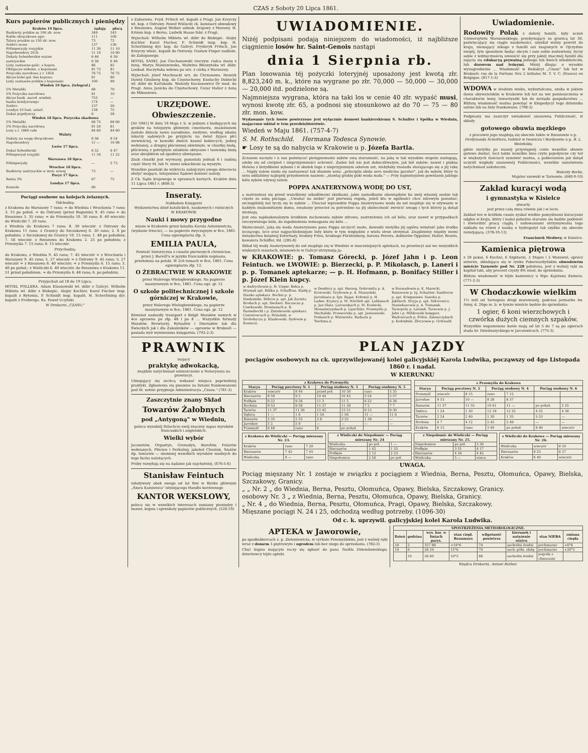4 CZAS z Soboty 20 Lipca 1861.
Kurs papierów publicznych i pieniędzy
| Kraków 19 lipca. | żądają | płacą |
| --- | --- | --- |
| Banknoty polskie za 100 złr. now. | 349 | 343 |
| Ruble obrączkowe agio | 111 | 109 |
| Talary pruskie za 150 złr. now. | 73 | 72 |
| Srebro nowe | 137 | 136 |
| Półimperyały rosyjskie | 11 30 | 11 10 |
| Napoleondory 20-fr. | 11 10 | 10 90 |
| Dukaty holenderskie ważne | 6 46 | 6 36 |
| austryackie | 6 56 | 6 46 |
| Listy zastawne galic. z kupon. | 86 | 85 |
| Obligacye indemn. z kuponami | 81 75 | 81 |
| Pożyczka narodowa z r. 1854 | 76 75 | 76 75 |
| Akcye kolei gal. bez kuponu | 81 | 80 |
| Listy zastawne polskie z kuponami | 100 | 99 |
| Wiedeń 19 lipca. (telegraf.) | | |
| 5% Metaliki | 68 | 70 |
| 5% Pożyczka narodowa | 81 | 10 |
| Akcye bank. narod. wiedeń. | 755 | — |
| banku kredytowego | 174 | — |
| Srebro | 137 | 50 |
| Londyn 10 funt. szterl. | 138 | 75 |
| Dukat pojedynczy | 6 | 58 |
| Wiedeń 18 lipca. Pożyczka skarbowa | | |
| 5% Metaliki | 68 75 | 68 60 |
| 5% Pożyczka narodowa | 81 20 | 81 |
| Losy z r. 1860 całe | 84 60 | 84 60 |
| Walnty | | |
| Dukaty na wagę obrączkowe | 6 56 | 6 54 |
| Napoleondory | 11 — | 10 98 |
| Lwów 17 lipca. | | |
| Dukat holenderski | 6 52 | 6 47 |
| Półimperyał rosyjski | 11 34 | 11 22 |
| Warszawa 18 lipca. | | |
| Półimperyały | — | 5 73 |
| Wrocław 18 lipca. | | |
| Banknoty austryackie w mon. nowej | 73 | — |
| Paryż 17 lipca. | | |
| Renta 3% | 67 | 75 |
| Londyn 17 lipca. | | |
| Konsole | 90 | |
Pociągi osobowe na kolejach żelaznych.
Odchodzą:
z Krakowa do Warszawy 7 rano; = do Wiednia i Wrocławia 7 rano; 3. 15 po połud. = do Ostrawy (przez Bogumin) 9. 45 rano = do Rzeszowa 5. 35 rano; = do Przemyśla 10. 30 rano; 8. 40 wieczór; do Wieliczki 7. 20 rano.
z Wiednia do Krakowa 7 rano; 8. 30 wieczór. z Ostrawy do Krakowa 11 rano. z Granicy do Szczakowej 6. 30 rano; 2. 6 po południu. z Szczakowej do Granicy 10. 15 rano; 1. 48 po południu; 7. 56 wieczór. z Rzeszowa do Krakowa 2. 25 po południu; z Przemyśla 7. 15 rano; 8. 15 wieczór.
Przychodzą:
do Krakowa, z Wiednia 9. 45 rano; 7. 45 wieczór = z Wrocławia i Warszawy 9. 45 rano; 5. 27 wieczór = z Ostrawy 9. 45 rano; 5. 27 wieczór = z Rzeszowa 8. 40 wieczór; = z Przemyśla 6. 15 rano; 3. 40 po połud.; z Wieliczki 6. 40 wieczór. do Rzeszowa z Krakowa 11. 51 przed południem. = do Przemyśla 6. 48 rano; 6. po południu.
Przyjechali od 18 do 19 Lipca.
HOTEL POLLERA. Adam Klauzowski wł. dóbr z Galicyi. Wilhelm Mikieta wł. dóbr z Biskupic. Alojzy Kochler, Karol Fischer insp. kopalń z Bytomia. P. Schmidt insp. kopalń. H. Scherliming dyr. kopalń z Freiberga. Ks. Paweł Ucyński.
W Drukarni „CZASU."
z Zaborowa. Fryd. Fritsch wł. kopalń z Pragi. Jan Kreyczy wł. kop. z Ostrawy. Paweł Wiślocki ck. komisarz obwodowy z Rzeszowa. August Weiber adwok. krajowy z Morawy. H. Krimm kup. z Berna. Ludwik Haase fabr. z Pragi.
Wyjechali: Wilhelm Mikieta wł. dóbr do Biskupic. Alojzy Kochler. Karol Fischer, P. Schmidt insp. kop. H. Scherliming dyr. kop. do Galicyi. Fryderyk Fritsch, Jan Kreyczy właśc. kopalń do Ostrawy. Gustaw Finger nadleśn. do Zakopanego.
HOTEL SASKI. Jan Ciechanowski rzeczyw. radca stanu z żoną. Marya Staniszewska, Malwina Błeszyńska wł. dóbr. Leokad. Baczyńska wdowa po urz. z córką z Warszawy.
Wyjechali: Józef Mochnacki urz. do Chrzanowa. Henryk Dawid Ginsberg kup. do Częstochowy. Eustachy Dobiecki wł. dóbr do Karlsbadu. Walenty Koczanowicz Dr med. do Pragi. Anna Janicka do Częstochowy. Cezar Haller z żoną do Mikoszewa.
URZĘDOWE.
Obwieszczenie.
[Nr 5941] W dniu 16 Maja r. b. w jednym z budujących się grobów na tutejszym głównym cmentarzu, znalezionem zostało dziecię nowo narodzone, nieżywe, według zdania lekarzy sądowych po przyjściu na świat żyjące płci niewieściej, w kawałki dwóch koszul kobiecych, jednej wełnianej, a drugiej płóciennej obwinięte, w chustkę białą, płócienną z potrójnym szlakiem okręcone i tasiemką białą oraz obrąbkiem od spodnicy obwiązane.
Znak chustki jest wyrwany, pozostała jednak 6 i nadnią część litery M. lub N. niemi szkockiemi są wyszyte.
Wszelkie poszlaki do wykrycia zabójczyni owego dzieciecia służyć mogące, tutejszemu Sądowi donieść należy.
Z Ck. Sądu krajowego w sprawach karnych. Kraków dnia 11 Lipca 1861 r. (808-3)
Inseraty.
Nakładem Księgarni
Wydawnictwa dzieł katolickich, naukowych i rolniczych
W KRAKOWIE
Nauki i mowy przygodne
miane w Krakowie przez księdza Karola Antoniewicza, (wydanie trzecie), — na papierze zwyczajnym w 8ce, 1861. Cena egzemplarza złp. 3.
EMILIA PAULA,
Powieść historyczna z czasów pierwszych chrześcian, przez J. Bareill'a w języku francuskim napisana, przełożona na polski. W 2ch tomach w 8ce, 1861. Cena egzemplarza złp. 12.
O ŻEBRACTWIE W KRAKOWIE
przez Walerego Wielogłowskiego. Na papierze maszynowym w 8ce, 1861. Cena egz. gr. 12
O szkole politechnicznej i szkole górniczej w Krakowie,
przez Walerego Wielogłowskiego, na papierze maszynowym w 8ce, 1861. Cena egz. gr. 12
Również nadeszły transport z Belgii Mszałów nowych w 4ce oprawno po złp. 48 i po 8 ... Wszystkie formaty Mszałów, Brewiarzy, Rytuałów i Diurnałów tak dla Świeckich jak i dla Zakonników — oprawne w Brukseli — posiada wyż wymieniona księgarnia. (792-2-3)
PRAWNIK
mający
praktykę adwokacką,
znajdzie natychmiast umieszczenie u Notaryusza na prowincyi.
Ubiegający się zechcą wskazać miejsca poprzedniej praktyki. Zgłoszenia się pisemne za listami frankowanemi pod lit. ustnie przyjmuje Administracya „Czasu." (781-3)
Zaszczytnie znany Skład
Towarów Żałobnych
pod „Antygoną" w Wiedniu,
poleca wysokiéj Szlachcie swój znaczny zapas wyrobów francuskich i angielskich.
Wielki wybór
Jaconetów, Organtyn, Grenadyn, Barežów, Fularów wełnianych, Płócien i Perkaliny, jakoteż Chustek, Szalów itp. towarów — niemniej wszelkich wyrobów modnych do tego fachu należących.
Próby rozsyłają się na żądanie jak najchętniej. (676-5-6)
Stanisław Feintuch
założywszy obok swego od lat 8mi w Rynku głównym „Szara Kamienica" istniejącego Handlu korzennego
KANTOR WEKSLOWY,
poleca się w wszelkich interesach zamiany pieniędzy i monet, kupna i sprzedaży papierów publicznych. (526-10)
UWIADOMIENIE.
Niżéj podpisani podają niniejszem do wiadomości, iż najbliższe ciągnienie losów hr. Saint-Genois nastąpi
dnia 1 Sierpnia rb.
Plan losowania téj pożyczki loteryjnéj uposażony jest kwotą złr. 8,823,240 m. k., które na wygrane po złr. 70,000 — 50,000 — 30,000 — 20,000 itd. podzielone są.
Najmniejsza wygrana, która na taki los w cenie 40 złr. wypaść musi, wynosi kwotę złr. 65, a podnosi się stosunkowo aż do 70 — 75 — 80 złr. mon. kow.
Wydawanie tych losów powierzone jest wyłącznie domowi bankierskiemu S. Schuller i Spółka w Wiedniu, mającemu udział w tem przedsiębiorstwie.
Wiedeń w Maju 1861. (757-4-7)
S. M. Rothschild. Hermana Todesca Synowie.
☛ Losy te są do nabycia w Krakowie u p. Józefa Bartla.
Zczasem zaczęto i u nas poświęcać pielęgnowaniu zębów ową staranność, na jaką w tak wysokim stopniu zasługują, ażeby się od cierpień i nieprzyjemności ochronić. Żaden ból nie jest dokuczliwszym, jak ból zębów; nawet i piękna Helena z brzydkiemi zębami i w skutek tego z nieprzyjemnym odorem ust, niebyłaby znalazła starającego się o jéj rękę ... Nigdy zatem nieda się zastosować tak słusznie sens: „principiis obsta sero medicina paratur", jak do zębów, który to sens oddaliśmy najlepiéj przysłowiem naszem: „stawiaj groblę póki woda mała." — Przy najmniejszem powstaniu jakiego bólu zębów używaj zatem
POPPA ANATERYNOWĄ WODĘ DO UST,
a zastrzeżesz się przed wszelkiemi szkodliwemi skutkami, jakie zaniedbanie obowiązków ku swéj własnéj osobie tak często za sobą pociąga. „Uważać na siebie" jest pierwszą regułą, jeżeli kto w ogólności chce zdrowym pozostać; szczególniéj zaś tyczy się to zębów ... Chociaż wprawdzie Poppa Anaterynowa woda do ust znajduje się w używaniu w każdym znakomitszym domu, uważamy przecież za potrzebne na jéj skuteczność zwrócić uwagę i tych którzy ją dotąd nieznają.
Jest ona najdoskonalszym środkiem zachowania zębów zdrowo, zastrzeżenia ich od bólu, oraz nawet w przypadkach rzeczywistego bólu, do zapobieżenia wzmagania się bólu ...
Skuteczność, jaką się woda Anaterynowa pana Poppa szczycić może, dowodzi nietylko jéj ogólna wziętość jako środka leczącego, lecz oraz najpochlebniejsze listy które w tym względzie z wielu stron otrzymał. Znajdziemy między niemi świadectwa księżnej Esterhazy, hrabiny Fries, hrabiego Fürstenberg, barona Pereira, doktorów Oppolzer, Haller, Brants, kawalera Schäffer, itd. (285-8)
Skład téj wody Anaterynowéj do ust znajduje się w Wiedniu w znaczniejszych aptekach, na prowincyi zaś we wszystkich większych miastach, mianowicie w Galicyi utrzymują ją:
w KRAKOWIE: p. Tomasz Górecki, p. Józef Jahn i p. Leon Feintuch. we LWOWIE: p. Bierzecki, p. P. Mikolasch, p. Laneri i p. p. Tomanek aptekarze; — p. H. Hofmann, p. Bonifacy Stiller i p. Józef Klein kupcy.
| w Andrychowie p. H. Unger. Bełzu p. Hrymak apt. Bilsku p. Schaffran. Białéj p. Stanko aptekarz. Bochni p. p. Niedzielski. Bóbrce p. apt. Jak Zarnitz. Brodach p. apt. Deckert. Buczaczu p. Czerkawski. Brzeżanach p. B. Fastenbocht i p. Zminkowski aptekarz. Czerniowcach p. Różański. w Drohobyczu p. Klaskowski. Dydowie p. Konieczi. | w Dembicy p. apt. Herzog. Dobromilu p. A. Krotowski. Grybowie p. A. Muszyński. Jarosławiu p. Ign. Bajan. Kołomyi p. H. Laden. Krynicy p. M. Nitribitt apt. Lublanach p. Jan Glatz. Lutowiskach p. M. Konlecki. Monasterzyskach p. Lipschütz. Przemyślu p. Machalski. Przeworsku p. apt. Janiszewski. Prelanich p. Winternitz. Radautz p. Teichma.n. | w Rozwadowie p. K. Marecki. Rzeszowie p. Ig. Schaitter. Samborze p. apt. Kriegseisen. Sanoku p. Jaklitsch. Stryju p. apt. Sidorowicz. Stanisławowie p. A. Tomanek. Tarnopolu p. Latinek. Tarnowie p. J. Jahn i p. Milikowski księgarz. Wadowicach p. Foltin. Zaleszczykach p. Kodrębski. Złoczowie p. Gottwald. |
Uwiadomienie.
Rodowity Polak z dobréj familii, były uczeń Uniwersytetu Warszawskiego, przebywający za granicą lat 30, poświęcający się ciągle naukowości, uzyskał wolny powrót do kraju, niemający nikogo z familii ani znajomych w Ojczyźnie swojéj, tym sposobem będąc obcym i sam sobie zostawiony, życzy sobie z wdzięcznością umieścić się przy jakiéj znacznéj familii dla zajęcia się edukacyą prywatną jednego lub dwóch młodzieńców, lub dozorem nad leśnymi. Mniéj dbając o wysokie wynagrodzenie ... Wiadomość w Redakcyi „Czasu" lub też w Brukseli: rue de la Fortune Nro 2 initiales M. T. V. C. (franco) en Belgique. (817-1-3)
WDOWA w średnim wieku, wykształcona, szuka w jakiem domu obywatelskim w Krakowie lub też na wsi pomieszczenia w charakterze bony, towarzyszki lub do zarządu gospodarstwa ... Bliższą wiadomość można powziąć w Ekspedycyi tego dziennika ustnie lub na listy frankowane. (798-3)
Podpisany ma zaszczyt uwiadomić szanowną Publiczność, iż składy
gotowego obuwia męzkiego
z pracowni jego znajdują się obecnie także w Rzeszowie u p. Ferdynanda Scheittera, tudzież w Iwoniczu i Bardyowie u p. B. L. Weinfelda;
gdzie nietylko po znanéj przystępnéj cenie wszelkie obuwie gotowe dostać, lecz także wszelkie inne czyto pojedyncze czy też w większych ilościach zamówić można, a pobieraniem jak dotąd uczynił względy szanownéj Publiczności, wszelkie zamówienia natychmiast uskuteczni.
Walenty Berke,
Majster szewski w Tarnowie. (640-9-10)
Zakład kuracyi wodą
i gymnastyka w Kisielce
otwarty
jest przez całą zimę równie jak i w lecie.
Zakład ten w krótkim czasie zyskał wielkie pomyślnemi kuracyami odgłos w kraju, który i nadal pobożne staranie się będzie podnieść i stwierdzić pracą ciągłą i usiłowaniami utrzymywania tego zakładu na równi z nauką o hydropatyi tak szybko się obecnie rozwijającą. (378-10-12)
Franciszek Medwey. w Kisielce.
Kamienica piętrowa
z 28 pokoi, 6 Kuchni, 6 Szpiżarni, 2 Stajen i 2 Wozowni, oprócz suteren, składająca się w rynku Pobernardyńskim obwodowém mieście Tarnowie pod Nr. 228 położona, jest z wolnéj ręki za kapitał taki, aby procent czysty 8% niosł, do sprzedania.
Bliższa wiadomość w téjże kamienicy u Wgo Kajetana Kumera. (771-2-3)
W Chodaczkowie wielkim
1½ mili od Tarnopola drogi murowanéj, podczas jarmarku św. Anny, d. 26go m. b. w tymże mieście będzie do sprzedania:
1 ogier, 6 koni wierzchowych i czwórka dużych ciemnych szpaków.
Wszystkie wspomnione konie mają od lat 5 do 7 są po ogierach stada hr. Dzieduszyckiego w Jarczowicach. (775-3)
PLAN JAZDY
pociągów osobowych na ck. uprzywilejowanéj kolei galicyjskiéj Karola Ludwika, począwszy od 4go Listopada 1860 r. i nadal.
W KIERUNKU
| z Krakowa do Przemyśla | | | | | | |
| --- | --- | --- | --- | --- | --- | --- |
| Stacya | Pociąg pocztowy N. 1 | | Pociąg osobowy N. 3 | | Pociąg osobowy N. 5 | |
| Kraków | wieczór | 8 40 | przed poł. | 10 30 | rano | 5 35 |
| Bierzanów | 8 59 | 9 2 | 10 44 | 10 45 | 5 54 | 5 57 |
| Podłęże | 9 22 | 9 26 | 11 3 | 11 5 | 6 22 | 6 26 |
| Bochnia | 9 53 | 9 59 | 11 27 | 11 30 | 7 2 | 7 7 |
| Tarnów | 11 37 | 11 50 | 12 42 | 12 51 | 9 15 | 9 30 |
| Dębica | 1 — | 1 6 | 1 50 | 1 56 | 11 — | 11 6 |
| Rzeszów | 2 35 | 2 55 | 3 8 | 3 25 | 1 38 | — |
| Jarosław | 5 2 | 5 9 | — | — | — | — |
| Przemyśl | 6 48 | rano | 6 | po połud. | | |
| z Przemyśla do Krakowa | | | | | | |
| --- | --- | --- | --- | --- | --- | --- |
| Stacya | Pociąg pocztowy N. 2 | | Pociąg osobowy N. 4 | | Pociąg osobowy N. 6 | |
| Przemyśl | wieczór | 8 15 | rano | 7 15 | | |
| Jarosław | 9 53 | 10 — | 8 28 | 8 37 | | |
| Rzeszów | 11 37 | 11 55 | 10 41 | 11 — | po połud. | 2 25 |
| Dębica | 1 24 | 1 30 | 12 19 | 12 25 | 4 32 | 4 38 |
| Tarnów | 2 24 | 2 40 | 1 20 | 1 35 | 5 53 | — |
| Bochnia | 4 7 | 4 12 | 2 45 | 2 49 | — | — |
| Kraków | 6 15 | rano | 3 40 | po połud. | 8 40 | wieczór |
| z Krakowa do Wieliczki — Pociąg mieszany Nr. 23. | | |
| --- | --- | --- |
| Kraków | rano | 7 20 |
| Bierzanów | 7 42 | 7 45 |
| Wieliczka | 8 — | rano |
| z Wieliczki do Niepołomic — Pociąg mieszany Nr. 24 | | |
| --- | --- | --- |
| Wieliczka | po poł. | 1 — |
| Bierzanów | 1 42 | 1 55 |
| Podłęże | 2 12 | 2 23 |
| Niepołomice | 2 50 | po poł. |
| z Niepołomic do Wieliczki — Pociąg mieszany Nr. 25. | | |
| --- | --- | --- |
| Niepołomice | po poł. | 3 30 |
| Podłęże | 3 51 | 4 17 |
| Bierzanów | 4 34 | 4 45 |
| Wieliczka | 5 — | wiecz. |
| z Wieliczki do Krakowa — Pociąg mieszany Nr. 26. | | |
| --- | --- | --- |
| Wieliczka | wieczór | 6 10 |
| Bierzanów | 6 25 | 6 27 |
| Kraków | 6 40 | wieczór |
UWAGA.
Pociąg mięszany Nr. 1 zostaje w związku z pociągiem z Wiednia, Berna, Pesztu, Ołomuńca, Opawy, Bielska, Szczakowy, Granicy.
„ „ Nr. 2 „ do Wiednia, Berna, Pesztu, Ołomuńca, Opawy, Bielska, Szczakowy, Granicy.
osobowy Nr. 3 „ z Wiednia, Berna, Pesztu, Ołomuńca, Opawy, Bielska, Granicy.
„ Nr. 4 „ do Wiednia, Berna, Pesztu, Ołomuńca, Pragi, Opawy, Bielska, Szczakowy.
Mięszane pociągi N. 24 i 25, odchodzą według potrzeby. (1096-30)
Od c. k. uprzywil. galicyjskiej kolei Karola Ludwika.
APTEKA w Jaworowie,
po spadkobiercach ś. p. Zieleniewicza, w cyrkule Przemyślskim, jest z wolnéj ręki wraz z domem 1-piętrowym i ogrodem lub bez niego do sprzedania. (782-3)
Chęć kupna mającym raczy się zgłosić do pana Teofila Dziembowskiego, dzierżawcy téjże apteki.
| SPOSTRZEŻENIA METEOROLOGICZNE. | | | | | | | |
| --- | --- | --- | --- | --- | --- | --- | --- |
| Dzień | godzina | wys. bar. w liniach parys. | stan ciepł. Reaumura | wilgotność powietrza | kierunek i natężenie wiatru | stan NIEBA | zmiana ciepła |
| 18 | 2 | 327 89 | +18°6 | 74 | zachodni średni | pochmurno | +6°8 |
| 19 | 6 | 28 34 | 15°6 | 70 | zach.-półn. słaby | pochmurno | +20°5 |
| | 10 | 28 60 | 10°5 | 86 | zachodni średni | pogoda z chmurami | |
Rządca Drukarni, Antoni Rother.